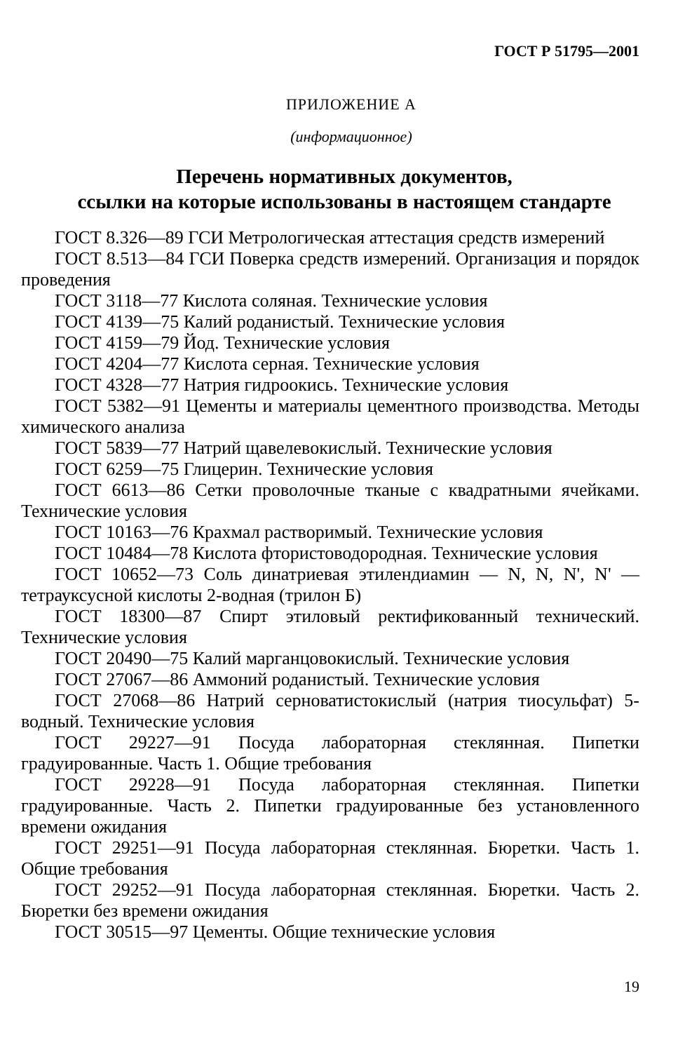ГОСТ Р 51795—2001
ПРИЛОЖЕНИЕ А
(информационное)
Перечень нормативных документов,
ссылки на которые использованы в настоящем стандарте
ГОСТ 8.326—89 ГСИ Метрологическая аттестация средств измерений
ГОСТ 8.513—84 ГСИ Поверка средств измерений. Организация и порядок проведения
ГОСТ 3118—77 Кислота соляная. Технические условия
ГОСТ 4139—75 Калий роданистый. Технические условия
ГОСТ 4159—79 Йод. Технические условия
ГОСТ 4204—77 Кислота серная. Технические условия
ГОСТ 4328—77 Натрия гидроокись. Технические условия
ГОСТ 5382—91 Цементы и материалы цементного производства. Методы химического анализа
ГОСТ 5839—77 Натрий щавелевокислый. Технические условия
ГОСТ 6259—75 Глицерин. Технические условия
ГОСТ 6613—86 Сетки проволочные тканые с квадратными ячейками. Технические условия
ГОСТ 10163—76 Крахмал растворимый. Технические условия
ГОСТ 10484—78 Кислота фтористоводородная. Технические условия
ГОСТ 10652—73 Соль динатриевая этилендиамин — N, N, N', N' — тетрауксусной кислоты 2-водная (трилон Б)
ГОСТ 18300—87 Спирт этиловый ректификованный технический. Технические условия
ГОСТ 20490—75 Калий марганцовокислый. Технические условия
ГОСТ 27067—86 Аммоний роданистый. Технические условия
ГОСТ 27068—86 Натрий серноватистокислый (натрия тиосульфат) 5-водный. Технические условия
ГОСТ 29227—91 Посуда лабораторная стеклянная. Пипетки градуированные. Часть 1. Общие требования
ГОСТ 29228—91 Посуда лабораторная стеклянная. Пипетки градуированные. Часть 2. Пипетки градуированные без установленного времени ожидания
ГОСТ 29251—91 Посуда лабораторная стеклянная. Бюретки. Часть 1. Общие требования
ГОСТ 29252—91 Посуда лабораторная стеклянная. Бюретки. Часть 2. Бюретки без времени ожидания
ГОСТ 30515—97 Цементы. Общие технические условия
19